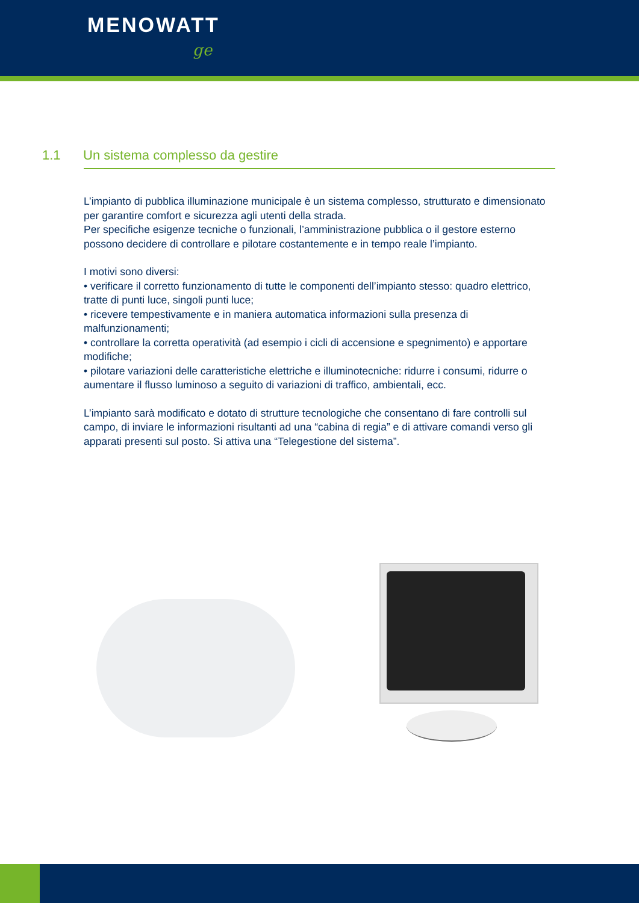MENOWATT
ge
1.1 Un sistema complesso da gestire
L’impianto di pubblica illuminazione municipale è un sistema complesso, strutturato e dimensionato per garantire comfort e sicurezza agli utenti della strada.
Per specifiche esigenze tecniche o funzionali, l’amministrazione pubblica o il gestore esterno possono decidere di controllare e pilotare costantemente e in tempo reale l’impianto.
I motivi sono diversi:
• verificare il corretto funzionamento di tutte le componenti dell’impianto stesso: quadro elettrico, tratte di punti luce, singoli punti luce;
• ricevere tempestivamente e in maniera automatica informazioni sulla presenza di malfunzionamenti;
• controllare la corretta operatività (ad esempio i cicli di accensione e spegnimento) e apportare modifiche;
• pilotare variazioni delle caratteristiche elettriche e illuminotecniche: ridurre i consumi, ridurre o aumentare il flusso luminoso a seguito di variazioni di traffico, ambientali, ecc.
L’impianto sarà modificato e dotato di strutture tecnologiche che consentano di fare controlli sul campo, di inviare le informazioni risultanti ad una “cabina di regia” e di attivare comandi verso gli apparati presenti sul posto. Si attiva una “Telegestione del sistema”.